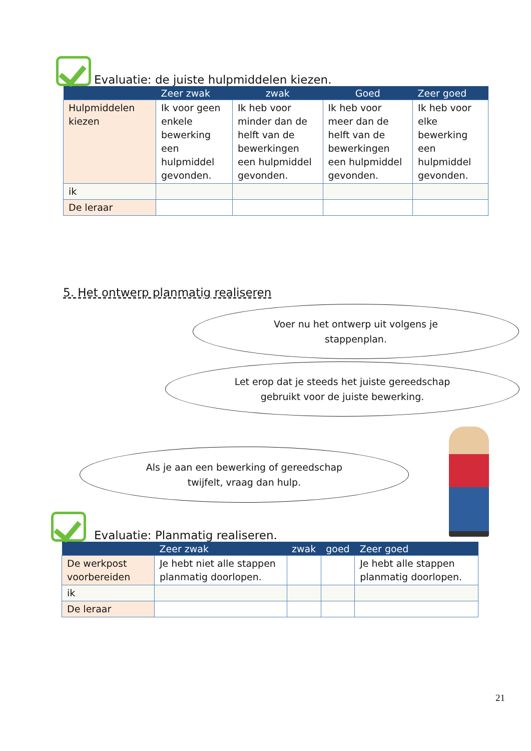Evaluatie: de juiste hulpmiddelen kiezen.
| | Zeer zwak | zwak | Goed | Zeer goed |
| --- | --- | --- | --- | --- |
| Hulpmiddelen kiezen | Ik voor geen enkele bewerking een hulpmiddel gevonden. | Ik heb voor minder dan de helft van de bewerkingen een hulpmiddel gevonden. | Ik heb voor meer dan de helft van de bewerkingen een hulpmiddel gevonden. | Ik heb voor elke bewerking een hulpmiddel gevonden. |
| ik | | | | |
| De leraar | | | | |
5. Het ontwerp planmatig realiseren
Voer nu het ontwerp uit volgens je
stappenplan.
Let erop dat je steeds het juiste gereedschap
gebruikt voor de juiste bewerking.
Als je aan een bewerking of gereedschap
twijfelt, vraag dan hulp.
Evaluatie: Planmatig realiseren.
| | Zeer zwak | zwak | goed | Zeer goed |
| --- | --- | --- | --- | --- |
| De werkpost voorbereiden | Je hebt niet alle stappen planmatig doorlopen. | | | Je hebt alle stappen planmatig doorlopen. |
| ik | | | | |
| De leraar | | | | |
21